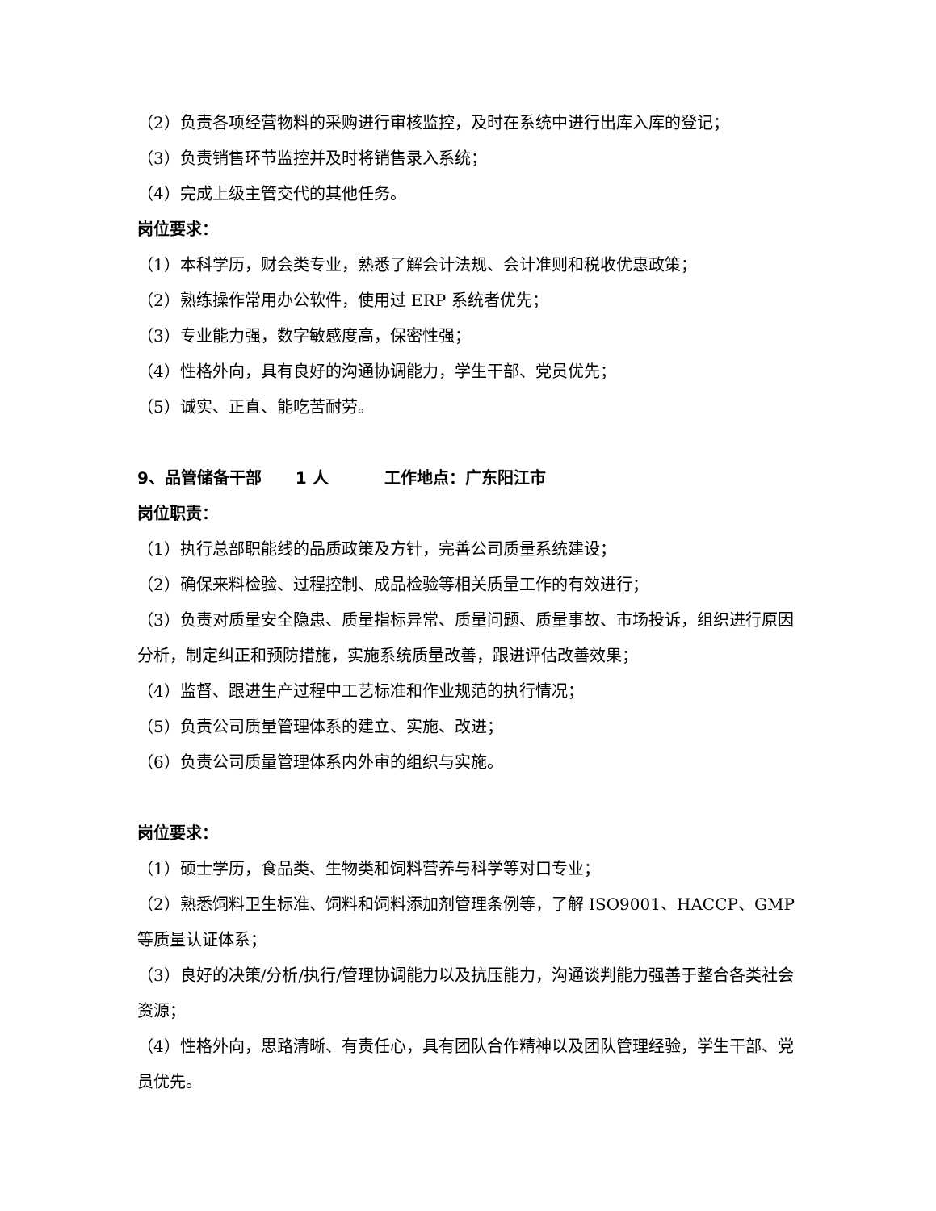（2）负责各项经营物料的采购进行审核监控，及时在系统中进行出库入库的登记；
（3）负责销售环节监控并及时将销售录入系统；
（4）完成上级主管交代的其他任务。
岗位要求：
（1）本科学历，财会类专业，熟悉了解会计法规、会计准则和税收优惠政策；
（2）熟练操作常用办公软件，使用过 ERP 系统者优先；
（3）专业能力强，数字敏感度高，保密性强；
（4）性格外向，具有良好的沟通协调能力，学生干部、党员优先；
（5）诚实、正直、能吃苦耐劳。
9、品管储备干部 1 人 工作地点：广东阳江市
岗位职责：
（1）执行总部职能线的品质政策及方针，完善公司质量系统建设；
（2）确保来料检验、过程控制、成品检验等相关质量工作的有效进行；
（3）负责对质量安全隐患、质量指标异常、质量问题、质量事故、市场投诉，组织进行原因分析，制定纠正和预防措施，实施系统质量改善，跟进评估改善效果；
（4）监督、跟进生产过程中工艺标准和作业规范的执行情况；
（5）负责公司质量管理体系的建立、实施、改进；
（6）负责公司质量管理体系内外审的组织与实施。
岗位要求：
（1）硕士学历，食品类、生物类和饲料营养与科学等对口专业；
（2）熟悉饲料卫生标准、饲料和饲料添加剂管理条例等，了解 ISO9001、HACCP、GMP 等质量认证体系；
（3）良好的决策/分析/执行/管理协调能力以及抗压能力，沟通谈判能力强善于整合各类社会资源；
（4）性格外向，思路清晰、有责任心，具有团队合作精神以及团队管理经验，学生干部、党员优先。